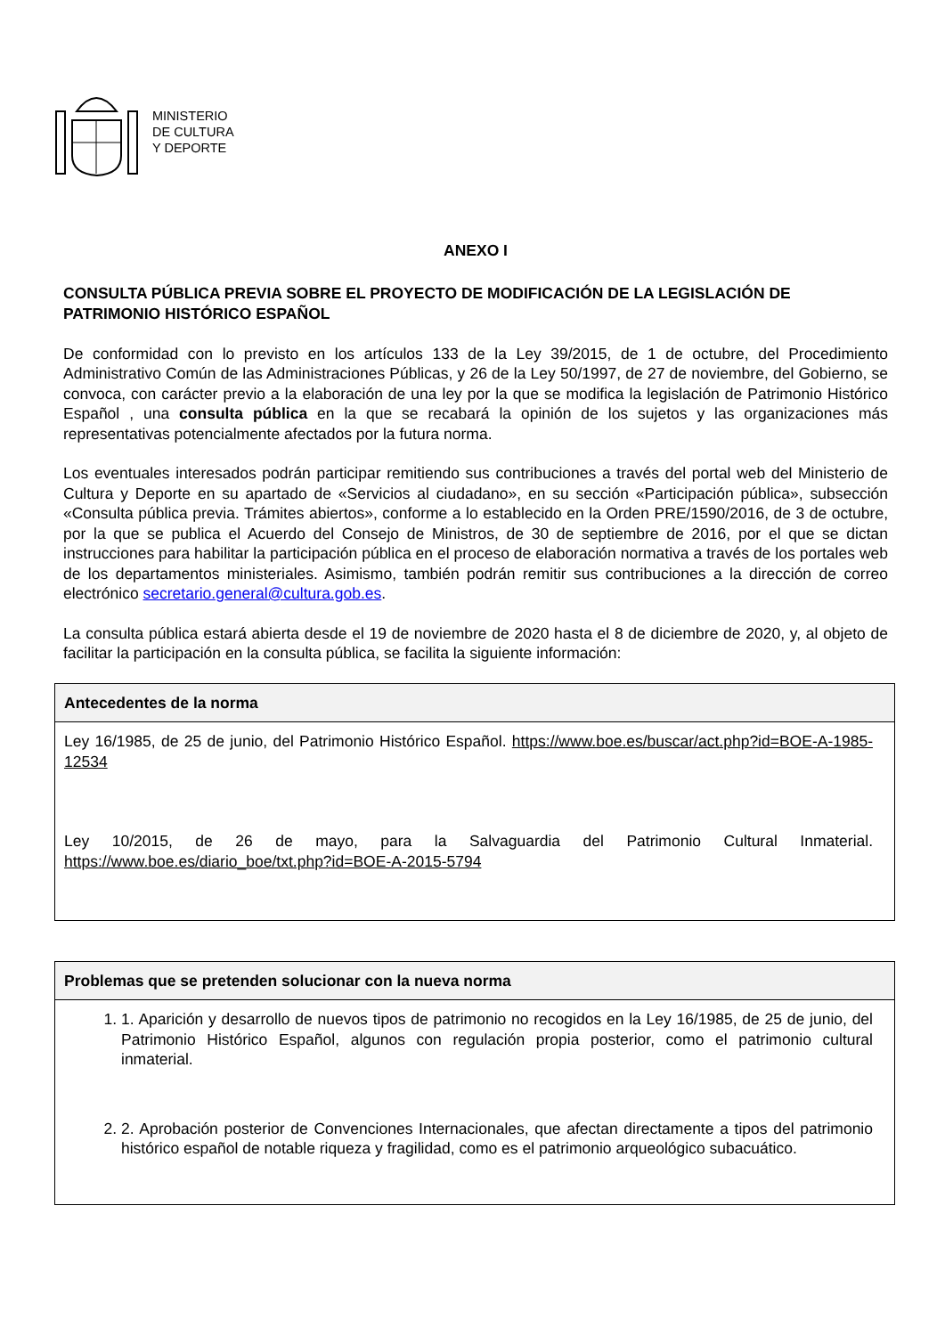MINISTERIO
DE CULTURA
Y DEPORTE
ANEXO I
CONSULTA PÚBLICA PREVIA SOBRE EL PROYECTO DE MODIFICACIÓN DE LA LEGISLACIÓN DE PATRIMONIO HISTÓRICO ESPAÑOL
De conformidad con lo previsto en los artículos 133 de la Ley 39/2015, de 1 de octubre, del Procedimiento Administrativo Común de las Administraciones Públicas, y 26 de la Ley 50/1997, de 27 de noviembre, del Gobierno, se convoca, con carácter previo a la elaboración de una ley por la que se modifica la legislación de Patrimonio Histórico Español , una consulta pública en la que se recabará la opinión de los sujetos y las organizaciones más representativas potencialmente afectados por la futura norma.
Los eventuales interesados podrán participar remitiendo sus contribuciones a través del portal web del Ministerio de Cultura y Deporte en su apartado de «Servicios al ciudadano», en su sección «Participación pública», subsección «Consulta pública previa. Trámites abiertos», conforme a lo establecido en la Orden PRE/1590/2016, de 3 de octubre, por la que se publica el Acuerdo del Consejo de Ministros, de 30 de septiembre de 2016, por el que se dictan instrucciones para habilitar la participación pública en el proceso de elaboración normativa a través de los portales web de los departamentos ministeriales. Asimismo, también podrán remitir sus contribuciones a la dirección de correo electrónico secretario.general@cultura.gob.es.
La consulta pública estará abierta desde el 19 de noviembre de 2020 hasta el 8 de diciembre de 2020, y, al objeto de facilitar la participación en la consulta pública, se facilita la siguiente información:
Antecedentes de la norma
Ley 16/1985, de 25 de junio, del Patrimonio Histórico Español. https://www.boe.es/buscar/act.php?id=BOE-A-1985-12534
Ley 10/2015, de 26 de mayo, para la Salvaguardia del Patrimonio Cultural Inmaterial. https://www.boe.es/diario_boe/txt.php?id=BOE-A-2015-5794
Problemas que se pretenden solucionar con la nueva norma
1. 1. Aparición y desarrollo de nuevos tipos de patrimonio no recogidos en la Ley 16/1985, de 25 de junio, del Patrimonio Histórico Español, algunos con regulación propia posterior, como el patrimonio cultural inmaterial.
2. 2. Aprobación posterior de Convenciones Internacionales, que afectan directamente a tipos del patrimonio histórico español de notable riqueza y fragilidad, como es el patrimonio arqueológico subacuático.